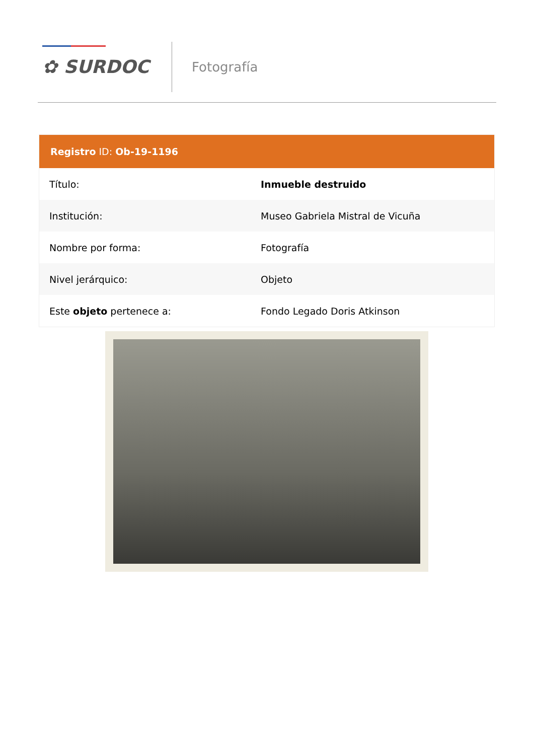✿ SURDOC Fotografía
| Registro ID: Ob-19-1196 | |
| --- | --- |
| Título: | Inmueble destruido |
| Institución: | Museo Gabriela Mistral de Vicuña |
| Nombre por forma: | Fotografía |
| Nivel jerárquico: | Objeto |
| Este objeto pertenece a: | Fondo Legado Doris Atkinson |